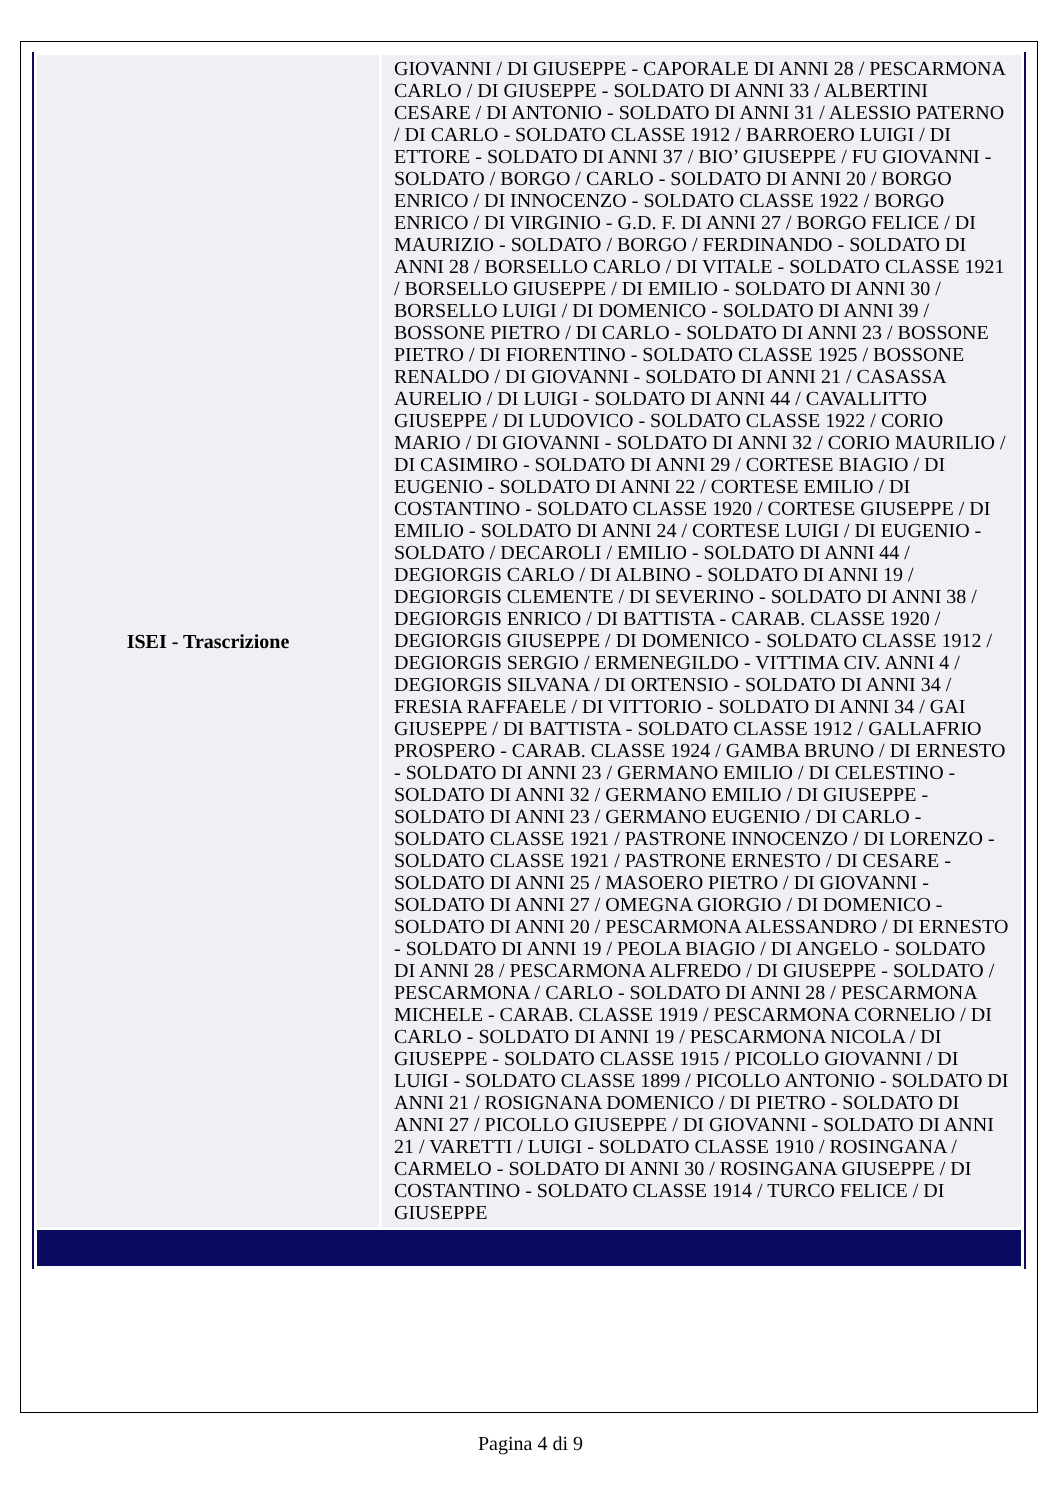| ISEI - Trascrizione | GIOVANNI / DI GIUSEPPE - CAPORALE DI ANNI 28 / PESCARMONA CARLO / DI GIUSEPPE - SOLDATO DI ANNI 33 / ALBERTINI CESARE / DI ANTONIO - SOLDATO DI ANNI 31 / ALESSIO PATERNO / DI CARLO - SOLDATO CLASSE 1912 / BARROERO LUIGI / DI ETTORE - SOLDATO DI ANNI 37 / BIO’ GIUSEPPE / FU GIOVANNI - SOLDATO / BORGO / CARLO - SOLDATO DI ANNI 20 / BORGO ENRICO / DI INNOCENZO - SOLDATO CLASSE 1922 / BORGO ENRICO / DI VIRGINIO - G.D. F. DI ANNI 27 / BORGO FELICE / DI MAURIZIO - SOLDATO / BORGO / FERDINANDO - SOLDATO DI ANNI 28 / BORSELLO CARLO / DI VITALE - SOLDATO CLASSE 1921 / BORSELLO GIUSEPPE / DI EMILIO - SOLDATO DI ANNI 30 / BORSELLO LUIGI / DI DOMENICO - SOLDATO DI ANNI 39 / BOSSONE PIETRO / DI CARLO - SOLDATO DI ANNI 23 / BOSSONE PIETRO / DI FIORENTINO - SOLDATO CLASSE 1925 / BOSSONE RENALDO / DI GIOVANNI - SOLDATO DI ANNI 21 / CASASSA AURELIO / DI LUIGI - SOLDATO DI ANNI 44 / CAVALLITTO GIUSEPPE / DI LUDOVICO - SOLDATO CLASSE 1922 / CORIO MARIO / DI GIOVANNI - SOLDATO DI ANNI 32 / CORIO MAURILIO / DI CASIMIRO - SOLDATO DI ANNI 29 / CORTESE BIAGIO / DI EUGENIO - SOLDATO DI ANNI 22 / CORTESE EMILIO / DI COSTANTINO - SOLDATO CLASSE 1920 / CORTESE GIUSEPPE / DI EMILIO - SOLDATO DI ANNI 24 / CORTESE LUIGI / DI EUGENIO - SOLDATO / DECAROLI / EMILIO - SOLDATO DI ANNI 44 / DEGIORGIS CARLO / DI ALBINO - SOLDATO DI ANNI 19 / DEGIORGIS CLEMENTE / DI SEVERINO - SOLDATO DI ANNI 38 / DEGIORGIS ENRICO / DI BATTISTA - CARAB. CLASSE 1920 / DEGIORGIS GIUSEPPE / DI DOMENICO - SOLDATO CLASSE 1912 / DEGIORGIS SERGIO / ERMENEGILDO - VITTIMA CIV. ANNI 4 / DEGIORGIS SILVANA / DI ORTENSIO - SOLDATO DI ANNI 34 / FRESIA RAFFAELE / DI VITTORIO - SOLDATO DI ANNI 34 / GAI GIUSEPPE / DI BATTISTA - SOLDATO CLASSE 1912 / GALLAFRIO PROSPERO - CARAB. CLASSE 1924 / GAMBA BRUNO / DI ERNESTO - SOLDATO DI ANNI 23 / GERMANO EMILIO / DI CELESTINO - SOLDATO DI ANNI 32 / GERMANO EMILIO / DI GIUSEPPE - SOLDATO DI ANNI 23 / GERMANO EUGENIO / DI CARLO - SOLDATO CLASSE 1921 / PASTRONE INNOCENZO / DI LORENZO - SOLDATO CLASSE 1921 / PASTRONE ERNESTO / DI CESARE - SOLDATO DI ANNI 25 / MASOERO PIETRO / DI GIOVANNI - SOLDATO DI ANNI 27 / OMEGNA GIORGIO / DI DOMENICO - SOLDATO DI ANNI 20 / PESCARMONA ALESSANDRO / DI ERNESTO - SOLDATO DI ANNI 19 / PEOLA BIAGIO / DI ANGELO - SOLDATO DI ANNI 28 / PESCARMONA ALFREDO / DI GIUSEPPE - SOLDATO / PESCARMONA / CARLO - SOLDATO DI ANNI 28 / PESCARMONA MICHELE - CARAB. CLASSE 1919 / PESCARMONA CORNELIO / DI CARLO - SOLDATO DI ANNI 19 / PESCARMONA NICOLA / DI GIUSEPPE - SOLDATO CLASSE 1915 / PICOLLO GIOVANNI / DI LUIGI - SOLDATO CLASSE 1899 / PICOLLO ANTONIO - SOLDATO DI ANNI 21 / ROSIGNANA DOMENICO / DI PIETRO - SOLDATO DI ANNI 27 / PICOLLO GIUSEPPE / DI GIOVANNI - SOLDATO DI ANNI 21 / VARETTI / LUIGI - SOLDATO CLASSE 1910 / ROSINGANA / CARMELO - SOLDATO DI ANNI 30 / ROSINGANA GIUSEPPE / DI COSTANTINO - SOLDATO CLASSE 1914 / TURCO FELICE / DI GIUSEPPE |
Pagina 4 di 9